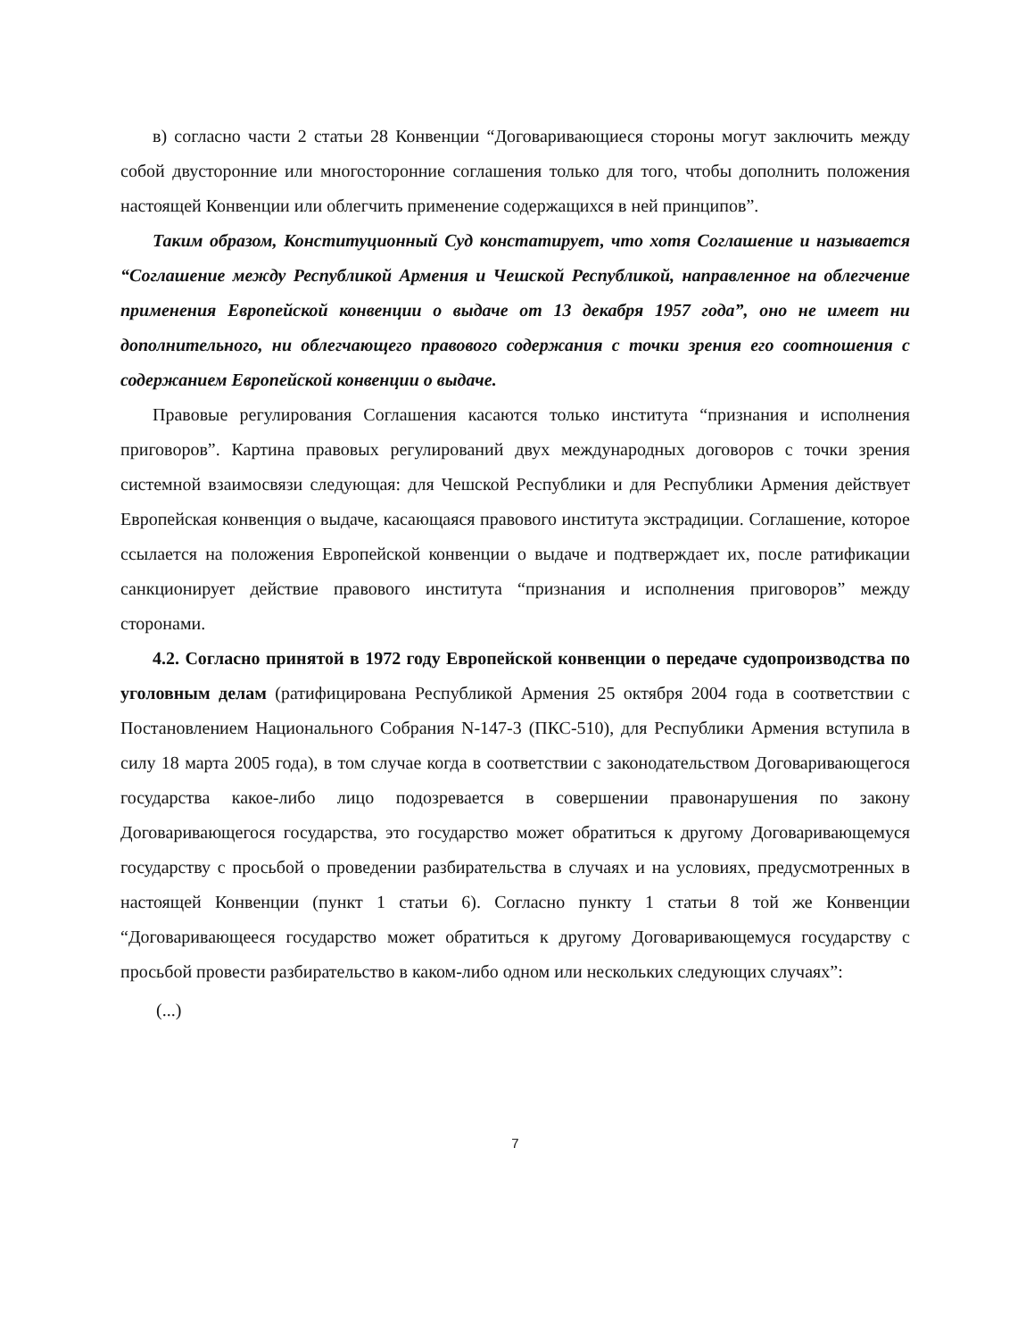в) согласно части 2 статьи 28 Конвенции “Договаривающиеся стороны могут заключить между собой двусторонние или многосторонние соглашения только для того, чтобы дополнить положения настоящей Конвенции или облегчить применение содержащихся в ней принципов”.
Таким образом, Конституционный Суд констатирует, что хотя Соглашение и называется “Соглашение между Республикой Армения и Чешской Республикой, направленное на облегчение применения Европейской конвенции о выдаче от 13 декабря 1957 года”, оно не имеет ни дополнительного, ни облегчающего правового содержания с точки зрения его соотношения с содержанием Европейской конвенции о выдаче.
Правовые регулирования Соглашения касаются только института “признания и исполнения приговоров”. Картина правовых регулирований двух международных договоров с точки зрения системной взаимосвязи следующая: для Чешской Республики и для Республики Армения действует Европейская конвенция о выдаче, касающаяся правового института экстрадиции. Соглашение, которое ссылается на положения Европейской конвенции о выдаче и подтверждает их, после ратификации санкционирует действие правового института “признания и исполнения приговоров” между сторонами.
4.2. Согласно принятой в 1972 году Европейской конвенции о передаче судопроизводства по уголовным делам (ратифицирована Республикой Армения 25 октября 2004 года в соответствии с Постановлением Национального Собрания N-147-3 (ПКС-510), для Республики Армения вступила в силу 18 марта 2005 года), в том случае когда в соответствии с законодательством Договаривающегося государства какое-либо лицо подозревается в совершении правонарушения по закону Договаривающегося государства, это государство может обратиться к другому Договаривающемуся государству с просьбой о проведении разбирательства в случаях и на условиях, предусмотренных в настоящей Конвенции (пункт 1 статьи 6). Согласно пункту 1 статьи 8 той же Конвенции “Договаривающееся государство может обратиться к другому Договаривающемуся государству с просьбой провести разбирательство в каком-либо одном или нескольких следующих случаях”:
(...)
7